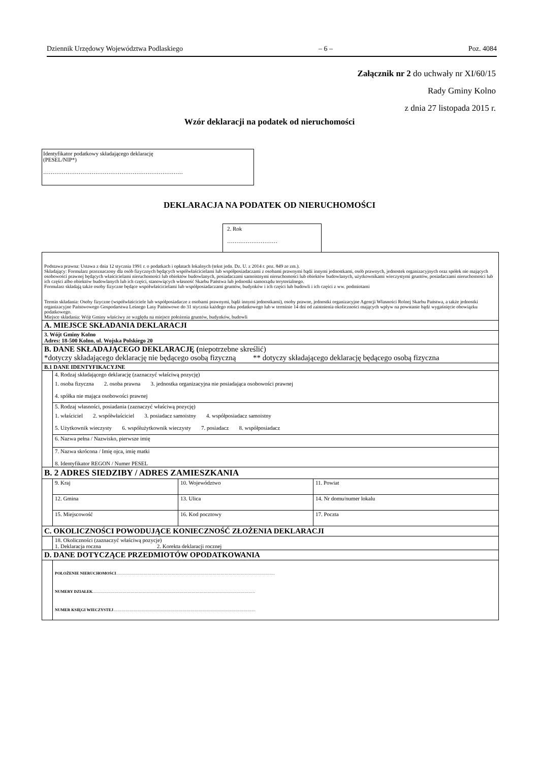Dziennik Urzędowy Województwa Podlaskiego – 6 – Poz. 4084
Załącznik nr 2 do uchwały nr XI/60/15
Rady Gminy Kolno
z dnia 27 listopada 2015 r.
Wzór deklaracji na podatek od nieruchomości
Identyfikator podatkowy składającego deklarację
(PESEL/NIP*)
…………………………………………………………………
DEKLARACJA NA PODATEK OD NIERUCHOMOŚCI
2. Rok
………………………
| Podstawa prawna: Ustawa z dnia 12 stycznia 1991 r. o podatkach i opłatach lokalnych (tekst jedn. Dz. U. z 2014 r. poz. 849 ze zm.). Składający: Formularz przeznaczony dla osób fizycznych będących współwłaścicielami lub współposiadaczami z osobami prawnymi bądź innymi jednostkami, osób prawnych, jednostek organizacyjnych oraz spółek nie mających osobowości prawnej będących właścicielami nieruchomości lub obiektów budowlanych, posiadaczami samoistnymi nieruchomości lub obiektów budowlanych, użytkownikami wieczystymi gruntów, posiadaczami nieruchomości lub ich części albo obiektów budowlanych lub ich części, stanowiących własność Skarbu Państwa lub jednostki samorządu terytorialnego. Formularz składają także osoby fizyczne będące współwłaścicielami lub współposiadaczami gruntów, budynków i ich części lub budowli i ich części z ww. podmiotami Termin składania: Osoby fizyczne (współwłaściciele lub współposiadacze z osobami prawnymi, bądź innymi jednostkami), osoby prawne, jednostki organizacyjne Agencji Własności Rolnej Skarbu Państwa, a także jednostki organizacyjne Państwowego Gospodarstwa Leśnego Lasy Państwowe do 31 stycznia każdego roku podatkowego lub w terminie 14 dni od zaistnienia okoliczności mających wpływ na powstanie bądź wygaśnięcie obowiązku podatkowego. Miejsce składania: Wójt Gminy właściwy ze względu na miejsce położenia gruntów, budynków, budowli | | | |
| A. MIEJSCE SKŁADANIA DEKLARACJI | | | |
| 3. Wójt Gminy Kolno Adres: 18-500 Kolno, ul. Wojska Polskiego 20 | | | |
| B. DANE SKŁADAJĄCEGO DEKLARACJĘ ( niepotrzebne skreślić) *dotyczy składającego deklarację nie będącego osobą fizyczną ** dotyczy składającego deklarację będącego osobą fizyczna | | | |
| B.1 DANE IDENTYFIKACYJNE | | | |
| | 4. Rodzaj składającego deklarację (zaznaczyć właściwą pozycję) 1. osoba fizyczna 2. osoba prawna 3. jednostka organizacyjna nie posiadająca osobowości prawnej 4. spółka nie mająca osobowości prawnej | | |
| | 5. Rodzaj własności, posiadania (zaznaczyć właściwą pozycję) 1. właściciel 2. współwłaściciel 3. posiadacz samoistny 4. współposiadacz samoistny 5. Użytkownik wieczysty 6. współużytkownik wieczysty 7. posiadacz 8. współposiadacz | | |
| | 6. Nazwa pełna / Nazwisko, pierwsze imię | | |
| | 7. Nazwa skrócona / Imię ojca, imię matki 8. Identyfikator REGON / Numer PESEL | | |
| B. 2 ADRES SIEDZIBY / ADRES ZAMIESZKANIA | | | |
| | 9. Kraj | 10. Województwo | 11. Powiat |
| | 12. Gmina | 13. Ulica | 14. Nr domu/numer lokalu |
| | 15. Miejscowość | 16. Kod pocztowy | 17. Poczta |
| C. OKOLICZNOŚCI POWODUJĄCE KONIECZNOŚĆ ZŁOŻENIA DEKLARACJI | | | |
| | 18. Okoliczności (zaznaczyć właściwą pozycje) 1. Deklaracja roczna 2. Korekta deklaracji rocznej | | |
| D. DANE DOTYCZĄCE PRZEDMIOTÓW OPODATKOWANIA | | | |
| | POŁOŻENIE NIERUCHOMOŚCI ……………………………………………………………………………………………………… NUMERY DZIAŁEK ………………………………………………………………………………………………………… NUMER KSIĘGI WIECZYSTEJ …………………………………………………………………………………………… | | |